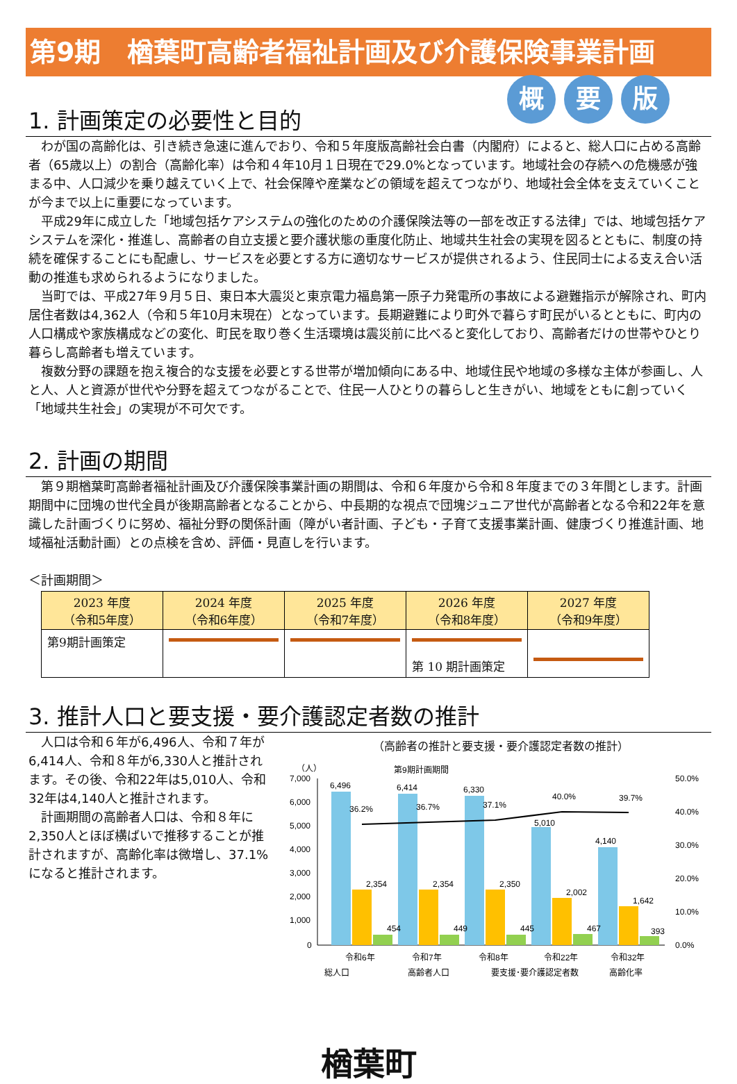第9期　楢葉町高齢者福祉計画及び介護保険事業計画
概要 版
1. 計画策定の必要性と目的
わが国の高齢化は、引き続き急速に進んでおり、令和５年度版高齢社会白書（内閣府）によると、総人口に占める高齢者（65歳以上）の割合（高齢化率）は令和４年10月１日現在で29.0%となっています。地域社会の存続への危機感が強まる中、人口減少を乗り越えていく上で、社会保障や産業などの領域を超えてつながり、地域社会全体を支えていくことが今まで以上に重要になっています。
平成29年に成立した「地域包括ケアシステムの強化のための介護保険法等の一部を改正する法律」では、地域包括ケアシステムを深化・推進し、高齢者の自立支援と要介護状態の重度化防止、地域共生社会の実現を図るとともに、制度の持続を確保することにも配慮し、サービスを必要とする方に適切なサービスが提供されるよう、住民同士による支え合い活動の推進も求められるようになりました。
当町では、平成27年９月５日、東日本大震災と東京電力福島第一原子力発電所の事故による避難指示が解除され、町内居住者数は4,362人（令和５年10月末現在）となっています。長期避難により町外で暮らす町民がいるとともに、町内の人口構成や家族構成などの変化、町民を取り巻く生活環境は震災前に比べると変化しており、高齢者だけの世帯やひとり暮らし高齢者も増えています。
複数分野の課題を抱え複合的な支援を必要とする世帯が増加傾向にある中、地域住民や地域の多様な主体が参画し、人と人、人と資源が世代や分野を超えてつながることで、住民一人ひとりの暮らしと生きがい、地域をともに創っていく「地域共生社会」の実現が不可欠です。
2. 計画の期間
第９期楢葉町高齢者福祉計画及び介護保険事業計画の期間は、令和６年度から令和８年度までの３年間とします。計画期間中に団塊の世代全員が後期高齢者となることから、中長期的な視点で団塊ジュニア世代が高齢者となる令和22年を意識した計画づくりに努め、福祉分野の関係計画（障がい者計画、子ども・子育て支援事業計画、健康づくり推進計画、地域福祉活動計画）との点検を含め、評価・見直しを行います。
＜計画期間＞
| 2023 年度 （令和5年度） | 2024 年度 （令和6年度） | 2025 年度 （令和7年度） | 2026 年度 （令和8年度） | 2027 年度 （令和9年度） |
| --- | --- | --- | --- | --- |
| 第9期計画策定 | | | 第 10 期計画策定 | |
3. 推計人口と要支援・要介護認定者数の推計
人口は令和６年が6,496人、令和７年が6,414人、令和８年が6,330人と推計されます。その後、令和22年は5,010人、令和32年は4,140人と推計されます。
計画期間の高齢者人口は、令和８年に2,350人とほぼ横ばいで推移することが推計されますが、高齢化率は微増し、37.1%になると推計されます。
（高齢者の推計と要支援・要介護認定者数の推計）
（人）
第9期計画期間
7,000
6,000
5,000
4,000
3,000
2,000
1,000
0
50.0%
40.0%
30.0%
20.0%
10.0%
0.0%
6,496
6,414
6,330
5,010
4,140
36.2%
36.7%
37.1%
40.0%
39.7%
2,354
2,354
2,350
2,002
1,642
454
449
445
467
393
令和6年
令和7年
令和8年
令和22年
令和32年
総人口
高齢者人口
要支援･要介護認定者数
高齢化率
楢葉町